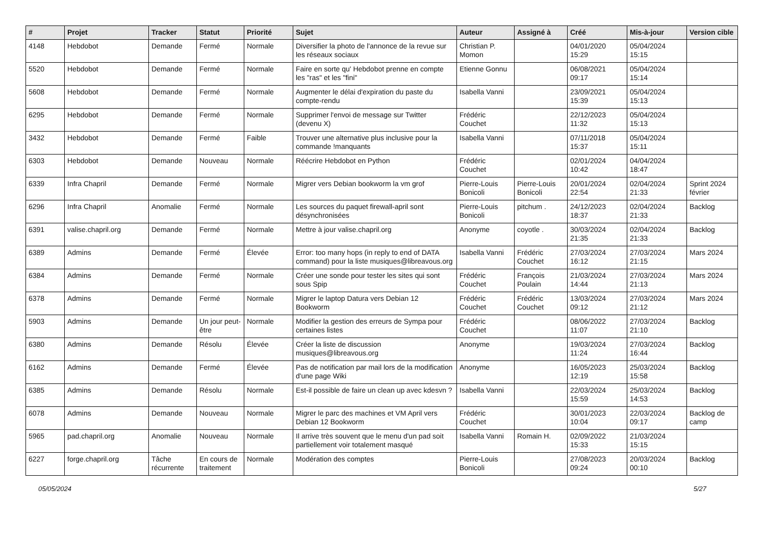| # | Projet | Tracker | Statut | Priorité | Sujet | Auteur | Assigné à | Créé | Mis-à-jour | Version cible |
| --- | --- | --- | --- | --- | --- | --- | --- | --- | --- | --- |
| 4148 | Hebdobot | Demande | Fermé | Normale | Diversifier la photo de l'annonce de la revue sur les réseaux sociaux | Christian P. Momon | | 04/01/2020 15:29 | 05/04/2024 15:15 | |
| 5520 | Hebdobot | Demande | Fermé | Normale | Faire en sorte qu' Hebdobot prenne en compte les "ras" et les "fini" | Etienne Gonnu | | 06/08/2021 09:17 | 05/04/2024 15:14 | |
| 5608 | Hebdobot | Demande | Fermé | Normale | Augmenter le délai d'expiration du paste du compte-rendu | Isabella Vanni | | 23/09/2021 15:39 | 05/04/2024 15:13 | |
| 6295 | Hebdobot | Demande | Fermé | Normale | Supprimer l'envoi de message sur Twitter (devenu X) | Frédéric Couchet | | 22/12/2023 11:32 | 05/04/2024 15:13 | |
| 3432 | Hebdobot | Demande | Fermé | Faible | Trouver une alternative plus inclusive pour la commande !manquants | Isabella Vanni | | 07/11/2018 15:37 | 05/04/2024 15:11 | |
| 6303 | Hebdobot | Demande | Nouveau | Normale | Réécrire Hebdobot en Python | Frédéric Couchet | | 02/01/2024 10:42 | 04/04/2024 18:47 | |
| 6339 | Infra Chapril | Demande | Fermé | Normale | Migrer vers Debian bookworm la vm grof | Pierre-Louis Bonicoli | Pierre-Louis Bonicoli | 20/01/2024 22:54 | 02/04/2024 21:33 | Sprint 2024 février |
| 6296 | Infra Chapril | Anomalie | Fermé | Normale | Les sources du paquet firewall-april sont désynchronisées | Pierre-Louis Bonicoli | pitchum . | 24/12/2023 18:37 | 02/04/2024 21:33 | Backlog |
| 6391 | valise.chapril.org | Demande | Fermé | Normale | Mettre à jour valise.chapril.org | Anonyme | coyotle . | 30/03/2024 21:35 | 02/04/2024 21:33 | Backlog |
| 6389 | Admins | Demande | Fermé | Élevée | Error: too many hops (in reply to end of DATA command) pour la liste musiques@libreavous.org | Isabella Vanni | Frédéric Couchet | 27/03/2024 16:12 | 27/03/2024 21:15 | Mars 2024 |
| 6384 | Admins | Demande | Fermé | Normale | Créer une sonde pour tester les sites qui sont sous Spip | Frédéric Couchet | François Poulain | 21/03/2024 14:44 | 27/03/2024 21:13 | Mars 2024 |
| 6378 | Admins | Demande | Fermé | Normale | Migrer le laptop Datura vers Debian 12 Bookworm | Frédéric Couchet | Frédéric Couchet | 13/03/2024 09:12 | 27/03/2024 21:12 | Mars 2024 |
| 5903 | Admins | Demande | Un jour peut-être | Normale | Modifier la gestion des erreurs de Sympa pour certaines listes | Frédéric Couchet | | 08/06/2022 11:07 | 27/03/2024 21:10 | Backlog |
| 6380 | Admins | Demande | Résolu | Élevée | Créer la liste de discussion musiques@libreavous.org | Anonyme | | 19/03/2024 11:24 | 27/03/2024 16:44 | Backlog |
| 6162 | Admins | Demande | Fermé | Élevée | Pas de notification par mail lors de la modification d'une page Wiki | Anonyme | | 16/05/2023 12:19 | 25/03/2024 15:58 | Backlog |
| 6385 | Admins | Demande | Résolu | Normale | Est-il possible de faire un clean up avec kdesvn ? | Isabella Vanni | | 22/03/2024 15:59 | 25/03/2024 14:53 | Backlog |
| 6078 | Admins | Demande | Nouveau | Normale | Migrer le parc des machines et VM April vers Debian 12 Bookworm | Frédéric Couchet | | 30/01/2023 10:04 | 22/03/2024 09:17 | Backlog de camp |
| 5965 | pad.chapril.org | Anomalie | Nouveau | Normale | Il arrive très souvent que le menu d'un pad soit partiellement voir totalement masqué | Isabella Vanni | Romain H. | 02/09/2022 15:33 | 21/03/2024 15:15 | |
| 6227 | forge.chapril.org | Tâche récurrente | En cours de traitement | Normale | Modération des comptes | Pierre-Louis Bonicoli | | 27/08/2023 09:24 | 20/03/2024 00:10 | Backlog |
05/05/2024 5/27